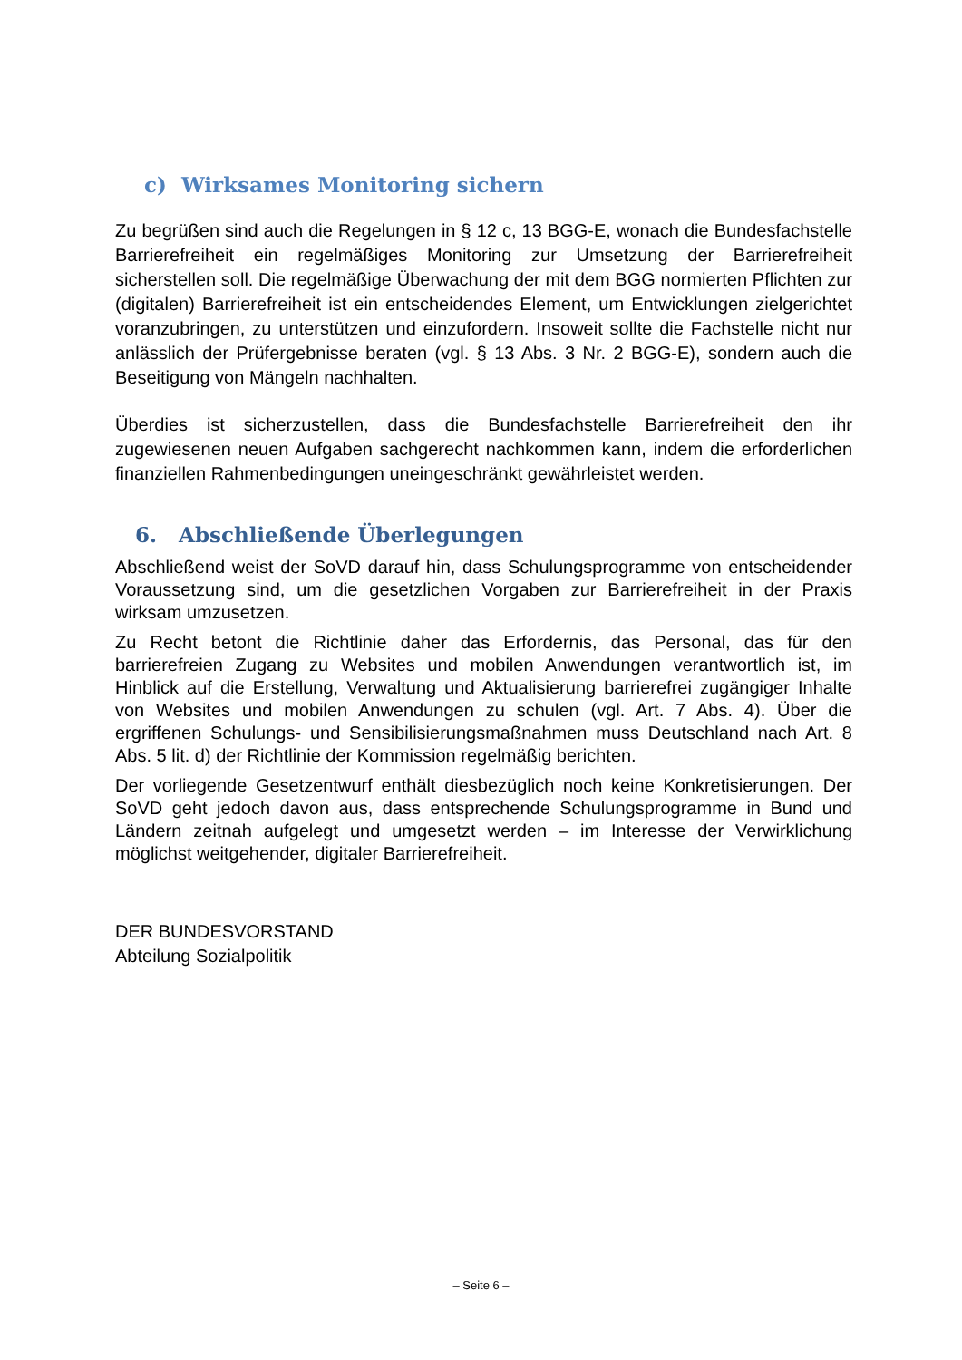c) Wirksames Monitoring sichern
Zu begrüßen sind auch die Regelungen in § 12 c, 13 BGG-E, wonach die Bundesfachstelle Barrierefreiheit ein regelmäßiges Monitoring zur Umsetzung der Barrierefreiheit sicherstellen soll. Die regelmäßige Überwachung der mit dem BGG normierten Pflichten zur (digitalen) Barrierefreiheit ist ein entscheidendes Element, um Entwicklungen zielgerichtet voranzubringen, zu unterstützen und einzufordern. Insoweit sollte die Fachstelle nicht nur anlässlich der Prüfergebnisse beraten (vgl. § 13 Abs. 3 Nr. 2 BGG-E), sondern auch die Beseitigung von Mängeln nachhalten.
Überdies ist sicherzustellen, dass die Bundesfachstelle Barrierefreiheit den ihr zugewiesenen neuen Aufgaben sachgerecht nachkommen kann, indem die erforderlichen finanziellen Rahmenbedingungen uneingeschränkt gewährleistet werden.
6. Abschließende Überlegungen
Abschließend weist der SoVD darauf hin, dass Schulungsprogramme von entscheidender Voraussetzung sind, um die gesetzlichen Vorgaben zur Barrierefreiheit in der Praxis wirksam umzusetzen.
Zu Recht betont die Richtlinie daher das Erfordernis, das Personal, das für den barrierefreien Zugang zu Websites und mobilen Anwendungen verantwortlich ist, im Hinblick auf die Erstellung, Verwaltung und Aktualisierung barrierefrei zugängiger Inhalte von Websites und mobilen Anwendungen zu schulen (vgl. Art. 7 Abs. 4). Über die ergriffenen Schulungs- und Sensibilisierungsmaßnahmen muss Deutschland nach Art. 8 Abs. 5 lit. d) der Richtlinie der Kommission regelmäßig berichten.
Der vorliegende Gesetzentwurf enthält diesbezüglich noch keine Konkretisierungen. Der SoVD geht jedoch davon aus, dass entsprechende Schulungsprogramme in Bund und Ländern zeitnah aufgelegt und umgesetzt werden – im Interesse der Verwirklichung möglichst weitgehender, digitaler Barrierefreiheit.
DER BUNDESVORSTAND
Abteilung Sozialpolitik
– Seite 6 –